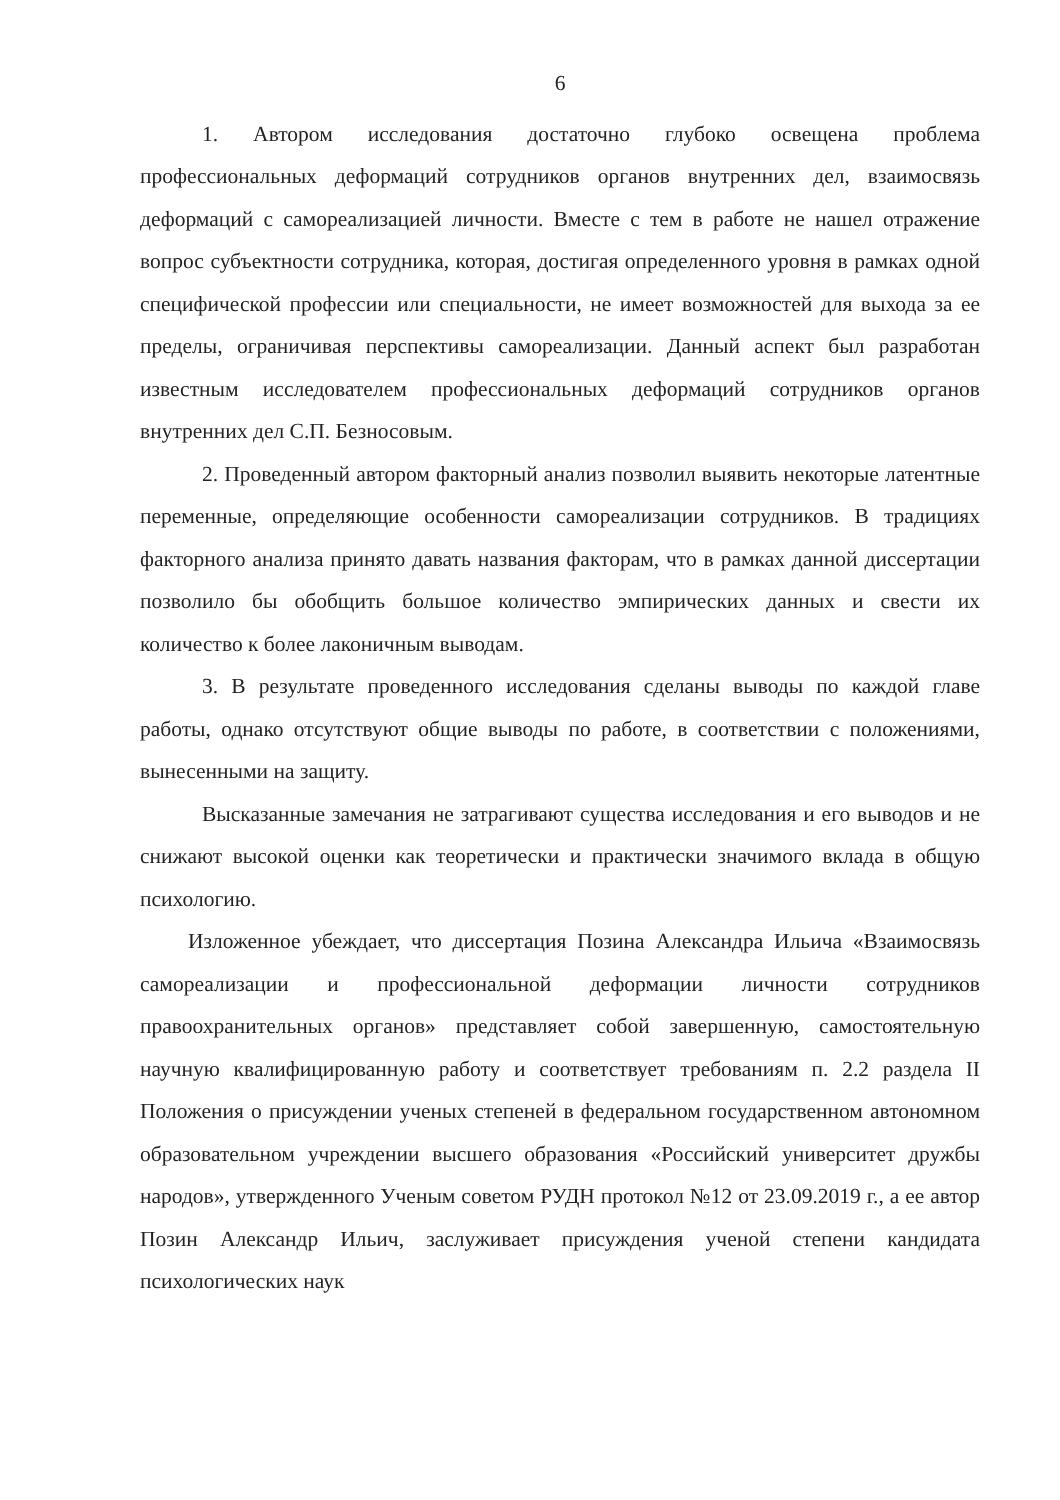6
1. Автором исследования достаточно глубоко освещена проблема профессиональных деформаций сотрудников органов внутренних дел, взаимосвязь деформаций с самореализацией личности. Вместе с тем в работе не нашел отражение вопрос субъектности сотрудника, которая, достигая определенного уровня в рамках одной специфической профессии или специальности, не имеет возможностей для выхода за ее пределы, ограничивая перспективы самореализации. Данный аспект был разработан известным исследователем профессиональных деформаций сотрудников органов внутренних дел С.П. Безносовым.
2. Проведенный автором факторный анализ позволил выявить некоторые латентные переменные, определяющие особенности самореализации сотрудников. В традициях факторного анализа принято давать названия факторам, что в рамках данной диссертации позволило бы обобщить большое количество эмпирических данных и свести их количество к более лаконичным выводам.
3. В результате проведенного исследования сделаны выводы по каждой главе работы, однако отсутствуют общие выводы по работе, в соответствии с положениями, вынесенными на защиту.
Высказанные замечания не затрагивают существа исследования и его выводов и не снижают высокой оценки как теоретически и практически значимого вклада в общую психологию.
Изложенное убеждает, что диссертация Позина Александра Ильича «Взаимосвязь самореализации и профессиональной деформации личности сотрудников правоохранительных органов» представляет собой завершенную, самостоятельную научную квалифицированную работу и соответствует требованиям п. 2.2 раздела II Положения о присуждении ученых степеней в федеральном государственном автономном образовательном учреждении высшего образования «Российский университет дружбы народов», утвержденного Ученым советом РУДН протокол №12 от 23.09.2019 г., а ее автор Позин Александр Ильич, заслуживает присуждения ученой степени кандидата психологических наук